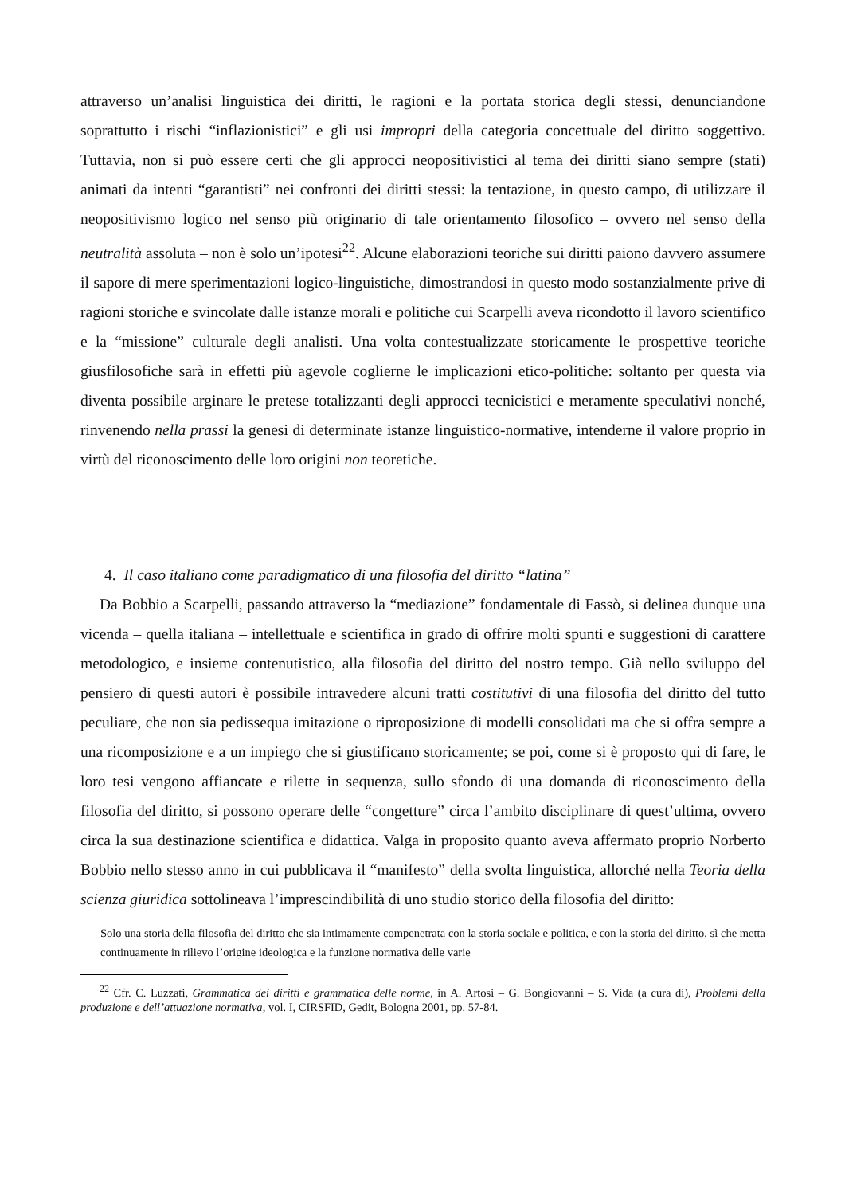attraverso un’analisi linguistica dei diritti, le ragioni e la portata storica degli stessi, denunciandone soprattutto i rischi “inflazionistici” e gli usi impropri della categoria concettuale del diritto soggettivo. Tuttavia, non si può essere certi che gli approcci neopositivistici al tema dei diritti siano sempre (stati) animati da intenti “garantisti” nei confronti dei diritti stessi: la tentazione, in questo campo, di utilizzare il neopositivismo logico nel senso più originario di tale orientamento filosofico – ovvero nel senso della neutralità assoluta – non è solo un’ipotesi<sup>22</sup>. Alcune elaborazioni teoriche sui diritti paiono davvero assumere il sapore di mere sperimentazioni logico-linguistiche, dimostrandosi in questo modo sostanzialmente prive di ragioni storiche e svincolate dalle istanze morali e politiche cui Scarpelli aveva ricondotto il lavoro scientifico e la “missione” culturale degli analisti. Una volta contestualizzate storicamente le prospettive teoriche giusfilosofiche sarà in effetti più agevole coglierne le implicazioni etico-politiche: soltanto per questa via diventa possibile arginare le pretese totalizzanti degli approcci tecnicistici e meramente speculativi nonché, rinvenendo nella prassi la genesi di determinate istanze linguistico-normative, intenderne il valore proprio in virtù del riconoscimento delle loro origini non teoretiche.
4. Il caso italiano come paradigmatico di una filosofia del diritto “latina”
Da Bobbio a Scarpelli, passando attraverso la “mediazione” fondamentale di Fassò, si delinea dunque una vicenda – quella italiana – intellettuale e scientifica in grado di offrire molti spunti e suggestioni di carattere metodologico, e insieme contenutistico, alla filosofia del diritto del nostro tempo. Già nello sviluppo del pensiero di questi autori è possibile intravedere alcuni tratti costitutivi di una filosofia del diritto del tutto peculiare, che non sia pedissequa imitazione o riproposizione di modelli consolidati ma che si offra sempre a una ricomposizione e a un impiego che si giustificano storicamente; se poi, come si è proposto qui di fare, le loro tesi vengono affiancate e rilette in sequenza, sullo sfondo di una domanda di riconoscimento della filosofia del diritto, si possono operare delle “congetture” circa l’ambito disciplinare di quest’ultima, ovvero circa la sua destinazione scientifica e didattica. Valga in proposito quanto aveva affermato proprio Norberto Bobbio nello stesso anno in cui pubblicava il “manifesto” della svolta linguistica, allorché nella Teoria della scienza giuridica sottolineava l’imprescindibilità di uno studio storico della filosofia del diritto:
Solo una storia della filosofia del diritto che sia intimamente compenetrata con la storia sociale e politica, e con la storia del diritto, sì che metta continuamente in rilievo l’origine ideologica e la funzione normativa delle varie
<sup>22</sup> Cfr. C. Luzzati, Grammatica dei diritti e grammatica delle norme, in A. Artosi – G. Bongiovanni – S. Vida (a cura di), Problemi della produzione e dell’attuazione normativa, vol. I, CIRSFID, Gedit, Bologna 2001, pp. 57-84.